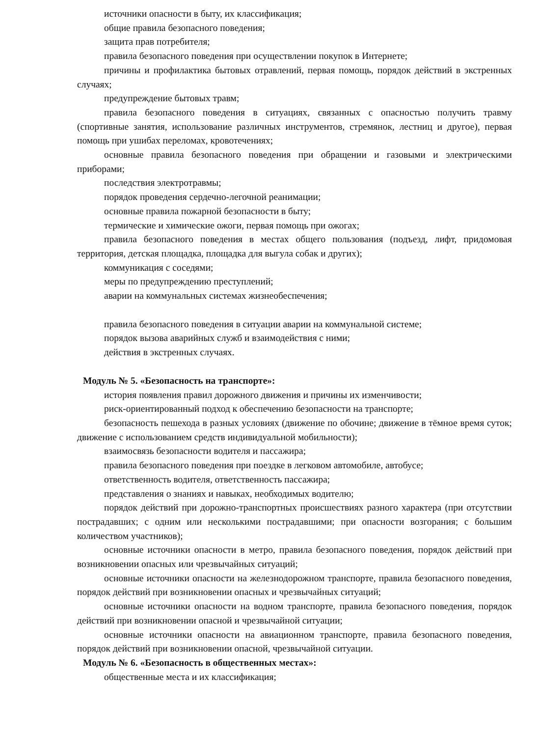источники опасности в быту, их классификация;
общие правила безопасного поведения;
защита прав потребителя;
правила безопасного поведения при осуществлении покупок в Интернете;
причины и профилактика бытовых отравлений, первая помощь, порядок действий в экстренных случаях;
предупреждение бытовых травм;
правила безопасного поведения в ситуациях, связанных с опасностью получить травму (спортивные занятия, использование различных инструментов, стремянок, лестниц и другое), первая помощь при ушибах переломах, кровотечениях;
основные правила безопасного поведения при обращении и газовыми и электрическими приборами;
последствия электротравмы;
порядок проведения сердечно-легочной реанимации;
основные правила пожарной безопасности в быту;
термические и химические ожоги, первая помощь при ожогах;
правила безопасного поведения в местах общего пользования (подъезд, лифт, придомовая территория, детская площадка, площадка для выгула собак и других);
коммуникация с соседями;
меры по предупреждению преступлений;
аварии на коммунальных системах жизнеобеспечения;
правила безопасного поведения в ситуации аварии на коммунальной системе;
порядок вызова аварийных служб и взаимодействия с ними;
действия в экстренных случаях.
Модуль № 5. «Безопасность на транспорте»:
история появления правил дорожного движения и причины их изменчивости;
риск-ориентированный подход к обеспечению безопасности на транспорте;
безопасность пешехода в разных условиях (движение по обочине; движение в тёмное время суток; движение с использованием средств индивидуальной мобильности);
взаимосвязь безопасности водителя и пассажира;
правила безопасного поведения при поездке в легковом автомобиле, автобусе;
ответственность водителя, ответственность пассажира;
представления о знаниях и навыках, необходимых водителю;
порядок действий при дорожно-транспортных происшествиях разного характера (при отсутствии пострадавших; с одним или несколькими пострадавшими; при опасности возгорания; с большим количеством участников);
основные источники опасности в метро, правила безопасного поведения, порядок действий при возникновении опасных или чрезвычайных ситуаций;
основные источники опасности на железнодорожном транспорте, правила безопасного поведения, порядок действий при возникновении опасных и чрезвычайных ситуаций;
основные источники опасности на водном транспорте, правила безопасного поведения, порядок действий при возникновении опасной и чрезвычайной ситуации;
основные источники опасности на авиационном транспорте, правила безопасного поведения, порядок действий при возникновении опасной, чрезвычайной ситуации.
Модуль № 6. «Безопасность в общественных местах»:
общественные места и их классификация;